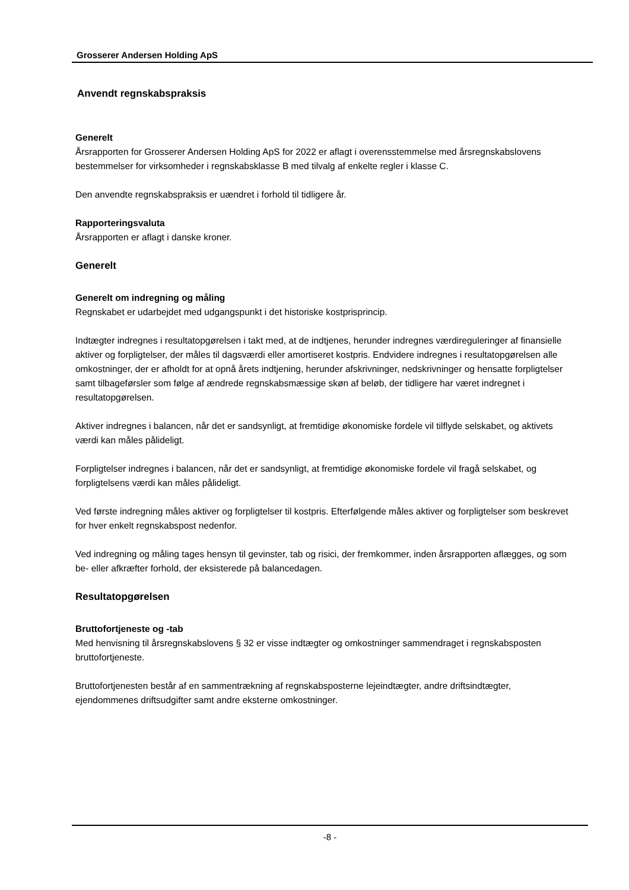Grosserer Andersen Holding ApS
Anvendt regnskabspraksis
Generelt
Årsrapporten for Grosserer Andersen Holding ApS for 2022 er aflagt i overensstemmelse med årsregnskabslovens bestemmelser for virksomheder i regnskabsklasse B med tilvalg af enkelte regler i klasse C.
Den anvendte regnskabspraksis er uændret i forhold til tidligere år.
Rapporteringsvaluta
Årsrapporten er aflagt i danske kroner.
Generelt
Generelt om indregning og måling
Regnskabet er udarbejdet med udgangspunkt i det historiske kostprisprincip.
Indtægter indregnes i resultatopgørelsen i takt med, at de indtjenes, herunder indregnes værdireguleringer af finansielle aktiver og forpligtelser, der måles til dagsværdi eller amortiseret kostpris. Endvidere indregnes i resultatopgørelsen alle omkostninger, der er afholdt for at opnå årets indtjening, herunder afskrivninger, nedskrivninger og hensatte forpligtelser samt tilbageførsler som følge af ændrede regnskabsmæssige skøn af beløb, der tidligere har været indregnet i resultatopgørelsen.
Aktiver indregnes i balancen, når det er sandsynligt, at fremtidige økonomiske fordele vil tilflyde selskabet, og aktivets værdi kan måles pålideligt.
Forpligtelser indregnes i balancen, når det er sandsynligt, at fremtidige økonomiske fordele vil fragå selskabet, og forpligtelsens værdi kan måles pålideligt.
Ved første indregning måles aktiver og forpligtelser til kostpris. Efterfølgende måles aktiver og forpligtelser som beskrevet for hver enkelt regnskabspost nedenfor.
Ved indregning og måling tages hensyn til gevinster, tab og risici, der fremkommer, inden årsrapporten aflægges, og som be- eller afkræfter forhold, der eksisterede på balancedagen.
Resultatopgørelsen
Bruttofortjeneste og -tab
Med henvisning til årsregnskabslovens § 32 er visse indtægter og omkostninger sammendraget i regnskabsposten bruttofortjeneste.
Bruttofortjenesten består af en sammentrækning af regnskabsposterne lejeindtægter, andre driftsindtægter, ejendommenes driftsudgifter samt andre eksterne omkostninger.
-8 -